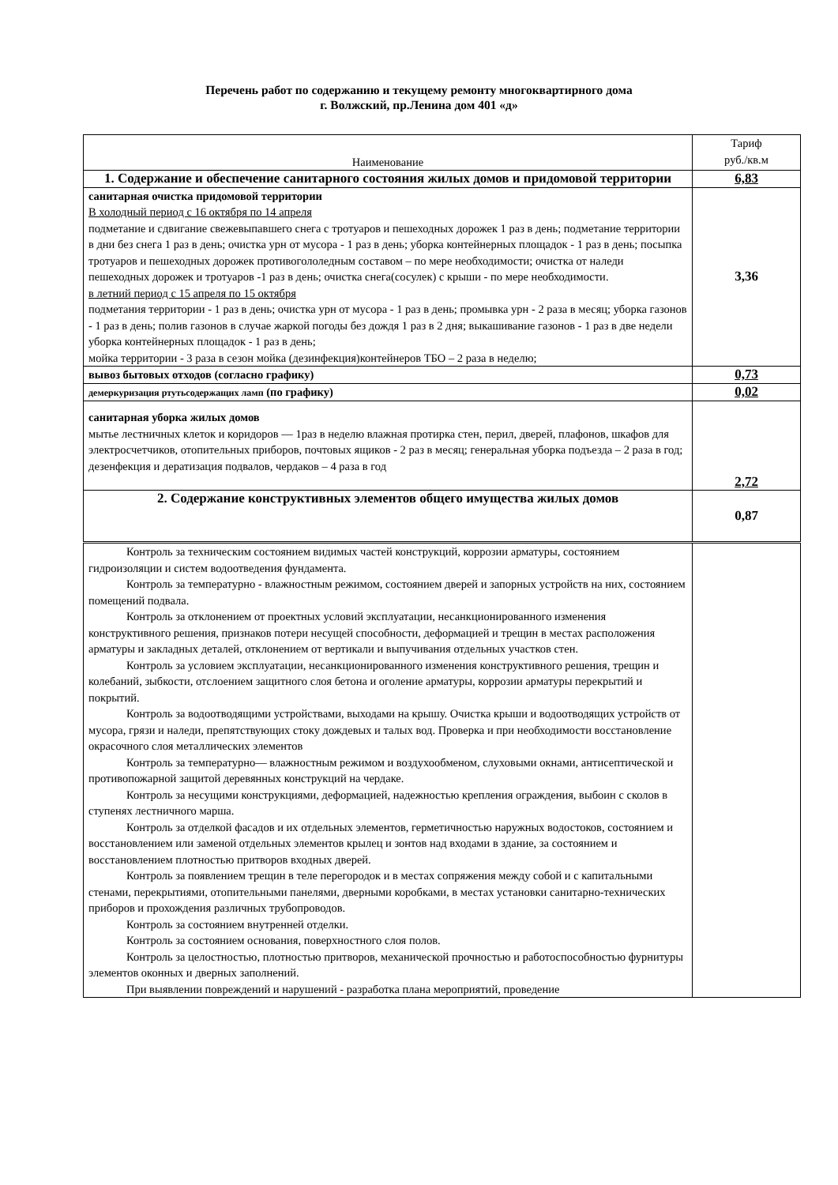Перечень работ по содержанию и текущему ремонту многоквартирного дома
г. Волжский, пр.Ленина дом 401 «д»
| Наименование | Тариф руб./кв.м |
| --- | --- |
| 1. Содержание и обеспечение санитарного состояния жилых домов и придомовой территории | 6,83 |
| санитарная очистка придомовой территории В холодный период с 16 октября по 14 апреля подметание и сдвигание свежевыпавшего снега с тротуаров и пешеходных дорожек 1 раз в день; подметание территории в дни без снега 1 раз в день; очистка урн от мусора - 1 раз в день; уборка контейнерных площадок - 1 раз в день; посыпка тротуаров и пешеходных дорожек противогололедным составом – по мере необходимости; очистка от наледи пешеходных дорожек и тротуаров -1 раз в день; очистка снега(сосулек) с крыши - по мере необходимости. в летний период с 15 апреля по 15 октября подметания территории - 1 раз в день; очистка урн от мусора - 1 раз в день; промывка урн - 2 раза в месяц; уборка газонов - 1 раз в день; полив газонов в случае жаркой погоды без дождя 1 раз в 2 дня; выкашивание газонов - 1 раз в две недели уборка контейнерных площадок - 1 раз в день; мойка территории - 3 раза в сезон мойка (дезинфекция)контейнеров ТБО – 2 раза в неделю; | 3,36 |
| вывоз бытовых отходов (согласно графику) | 0,73 |
| демеркуризация ртутьсодержащих ламп (по графику) | 0,02 |
| санитарная уборка жилых домов мытье лестничных клеток и коридоров — 1раз в неделю влажная протирка стен, перил, дверей, плафонов, шкафов для электросчетчиков, отопительных приборов, почтовых ящиков - 2 раз в месяц; генеральная уборка подъезда – 2 раза в год; дезенфекция и дератизация подвалов, чердаков – 4 раза в год | 2,72 |
| 2. Содержание конструктивных элементов общего имущества жилых домов | 0,87 |
| Контроль за техническим состоянием видимых частей конструкций, коррозии арматуры, состоянием гидроизоляции и систем водоотведения фундамента. Контроль за температурно - влажностным режимом, состоянием дверей и запорных устройств на них, состоянием помещений подвала. Контроль за отклонением от проектных условий эксплуатации, несанкционированного изменения конструктивного решения, признаков потери несущей способности, деформацией и трещин в местах расположения арматуры и закладных деталей, отклонением от вертикали и выпучивания отдельных участков стен. Контроль за условием эксплуатации, несанкционированного изменения конструктивного решения, трещин и колебаний, зыбкости, отслоением защитного слоя бетона и оголение арматуры, коррозии арматуры перекрытий и покрытий. Контроль за водоотводящими устройствами, выходами на крышу. Очистка крыши и водоотводящих устройств от мусора, грязи и наледи, препятствующих стоку дождевых и талых вод. Проверка и при необходимости восстановление окрасочного слоя металлических элементов Контроль за температурно— влажностным режимом и воздухообменом, слуховыми окнами, антисептической и противопожарной защитой деревянных конструкций на чердаке. Контроль за несущими конструкциями, деформацией, надежностью крепления ограждения, выбоин с сколов в ступенях лестничного марша. Контроль за отделкой фасадов и их отдельных элементов, герметичностью наружных водостоков, состоянием и восстановлением или заменой отдельных элементов крылец и зонтов над входами в здание, за состоянием и восстановлением плотностью притворов входных дверей. Контроль за появлением трещин в теле перегородок и в местах сопряжения между собой и с капитальными стенами, перекрытиями, отопительными панелями, дверными коробками, в местах установки санитарно-технических приборов и прохождения различных трубопроводов. Контроль за состоянием внутренней отделки. Контроль за состоянием основания, поверхностного слоя полов. Контроль за целостностью, плотностью притворов, механической прочностью и работоспособностью фурнитуры элементов оконных и дверных заполнений. При выявлении повреждений и нарушений - разработка плана мероприятий, проведение | |